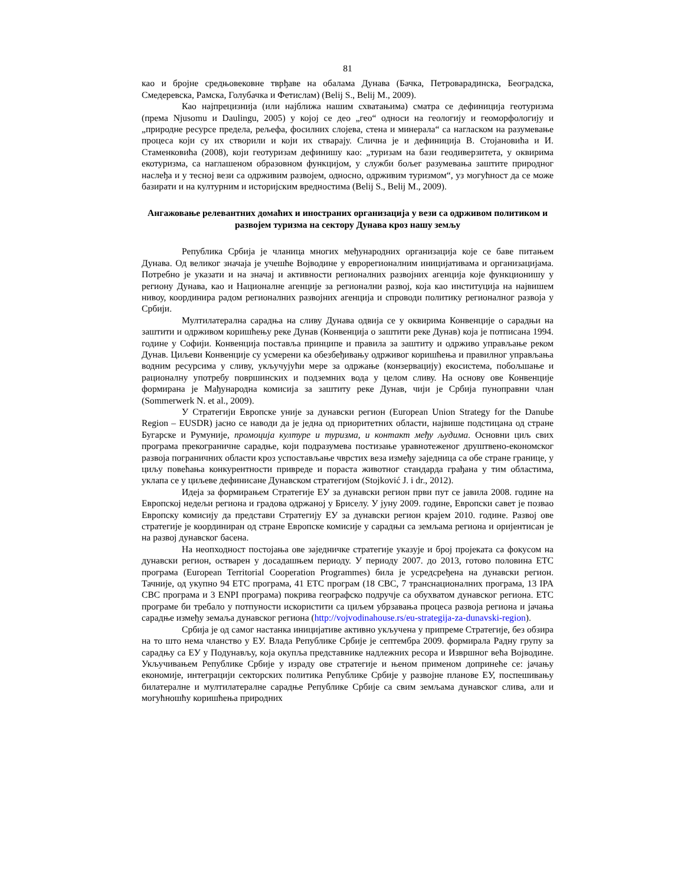81
као и бројне средњовековне тврђаве на обалама Дунава (Бачка, Петроварадинска, Београдска, Смедеревска, Рамска, Голубачка и Фетислам) (Belij S., Belij M., 2009).
Као најпрецизнија (или најближа нашим схватањима) сматра се дефиниција геотуризма (према Njusomu и Daulingu, 2005) у којој се део „гео“ односи на геологију и геоморфологију и „природне ресурсе предела, рељефа, фосилних слојева, стена и минерала“ са нагласком на разумевање процеса који су их створили и који их стварају. Слична је и дефиниција В. Стојановића и И. Стаменковића (2008), који геотуризам дефинишу као: „туризам на бази геодиверзитета, у оквирима екотуризма, са наглашеном образовном функцијом, у служби бољег разумевања заштите природног наслеђа и у тесној вези са одрживим развојем, односно, одрживим туризмом“, уз могућност да се може базирати и на културним и историјским вредностима (Belij S., Belij M., 2009).
Ангажовање релевантних домаћих и иностраних организација у вези са одрживом политиком и развојем туризма на сектору Дунава кроз нашу земљу
Република Србија је чланица многих међународних организација које се баве питањем Дунава. Од великог значаја је учешће Војводине у еврорегионалним иницијативама и организацијама. Потребно је указати и на значај и активности регионалних развојних агенција које функционишу у региону Дунава, као и Националне агенције за регионални развој, која као институција на највишем нивоу, координира радом регионалних развојних агенција и спроводи политику регионалног развоја у Србији.
Мултилатерална сарадња на сливу Дунава одвија се у оквирима Конвенције о сарадњи на заштити и одрживом коришћењу реке Дунав (Конвенција о заштити реке Дунав) која је потписана 1994. године у Софији. Конвенција поставља принципе и правила за заштиту и одрживо управљање реком Дунав. Циљеви Конвенције су усмерени ка обезбеђивању одрживог коришћења и правилног управљања водним ресурсима у сливу, укључујући мере за одржање (конзервацију) екосистема, побољшање и рационалну употребу површинских и подземних вода у целом сливу. На основу ове Конвенције формирана је Мађународна комисија за заштиту реке Дунав, чији је Србија пуноправни члан (Sommerwerk N. et al., 2009).
У Стратегији Европске уније за дунавски регион (European Union Strategy for the Danube Region – EUSDR) јасно се наводи да је једна од приоритетних области, највише подстицана од стране Бугарске и Румуније, промоција културе и туризма, и контакт међу људима. Основни циљ свих програма прекограничне сарадње, који подразумева постизање уравнотеженог друштвено-економског развоја пограничних области кроз успостављање чврстих веза између заједница са обе стране границе, у циљу повећања конкурентности привреде и пораста животног стандарда грађана у тим областима, уклапа се у циљеве дефинисане Дунавском стратегијом (Stojković J. i dr., 2012).
Идеја за формирањем Стратегије ЕУ за дунавски регион први пут се јавила 2008. године на Европској недељи региона и градова одржаној у Бриселу. У јуну 2009. године, Европски савет је позвао Европску комисију да представи Стратегију ЕУ за дунавски регион крајем 2010. године. Развој ове стратегије је координиран од стране Европске комисије у сарадњи са земљама региона и оријентисан је на развој дунавског басена.
На неопходност постојања ове заједничке стратегије указује и број пројеката са фокусом на дунавски регион, остварен у досадашњем периоду. У периоду 2007. до 2013, готово половина ETC програма (European Territorial Cooperation Programmes) била је усредсређена на дунавски регион. Тачније, од укупно 94 ETC програма, 41 ETC програм (18 CBC, 7 транснационалних програма, 13 IPA CBC програма и 3 ENPI програма) покрива географско подручје са обухватом дунавског региона. ETC програме би требало у потпуности искористити са циљем убрзавања процеса развоја региона и јачања сарадње између земаља дунавског региона (http://vojvodinahouse.rs/eu-strategija-za-dunavski-region).
Србија је од самог настанка иницијативе активно укључена у припреме Стратегије, без обзира на то што нема чланство у ЕУ. Влада Републике Србије је септембра 2009. формирала Радну групу за сарадњу са ЕУ у Подунављу, која окупља представнике надлежних ресора и Извршног већа Војводине. Укључивањем Републике Србије у израду ове стратегије и њеном применом допринеће се: јачању економије, интеграцији секторских политика Републике Србије у развојне планове ЕУ, поспешивању билатералне и мултилатералне сарадње Републике Србије са свим земљама дунавског слива, али и могућношћу коришћења природних